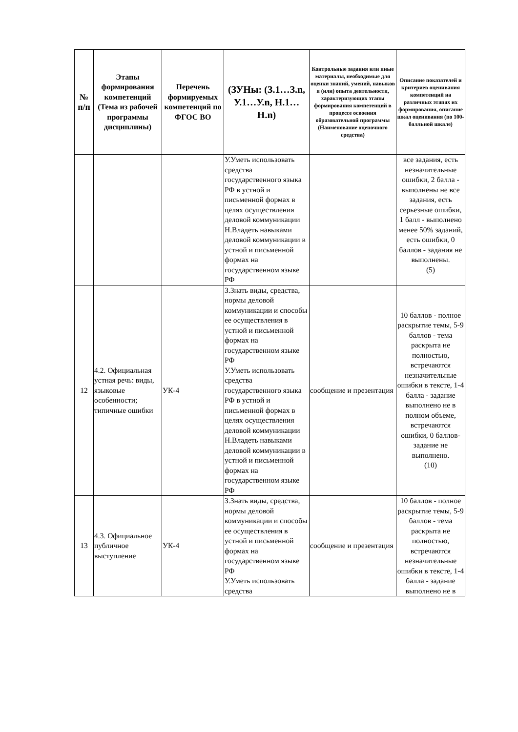| № п/п | Этапы формирования компетенций (Тема из рабочей программы дисциплины) | Перечень формируемых компетенций по ФГОС ВО | (ЗУНы: (З.1…З.n, У.1…У.n, Н.1…Н.n) | Контрольные задания или иные материалы, необходимые для оценки знаний, умений, навыков и (или) опыта деятельности, характеризующих этапы формирования компетенций в процессе освоения образовательной программы (Наименование оценочного средства) | Описание показателей и критериев оценивания компетенций на различных этапах их формирования, описание шкал оценивания (по 100-балльной шкале) |
| --- | --- | --- | --- | --- | --- |
| | | | У.Уметь использовать средства государственного языка РФ в устной и письменной формах в целях осуществления деловой коммуникации Н.Владеть навыками деловой коммуникации в устной и письменной формах на государственном языке РФ | | все задания, есть незначительные ошибки, 2 балла - выполнены не все задания, есть серьезные ошибки, 1 балл - выполнено менее 50% заданий, есть ошибки, 0 баллов - задания не выполнены. (5) |
| 12 | 4.2. Официальная устная речь: виды, языковые особенности; типичные ошибки | УК-4 | З.Знать виды, средства, нормы деловой коммуникации и способы ее осуществления в устной и письменной формах на государственном языке РФ У.Уметь использовать средства государственного языка РФ в устной и письменной формах в целях осуществления деловой коммуникации Н.Владеть навыками деловой коммуникации в устной и письменной формах на государственном языке РФ | сообщение и презентация | 10 баллов - полное раскрытие темы, 5-9 баллов - тема раскрыта не полностью, встречаются незначительные ошибки в тексте, 1-4 балла - задание выполнено не в полном объеме, встречаются ошибки, 0 баллов- задание не выполнено. (10) |
| 13 | 4.3. Официальное публичное выступление | УК-4 | З.Знать виды, средства, нормы деловой коммуникации и способы ее осуществления в устной и письменной формах на государственном языке РФ У.Уметь использовать средства | сообщение и презентация | 10 баллов - полное раскрытие темы, 5-9 баллов - тема раскрыта не полностью, встречаются незначительные ошибки в тексте, 1-4 балла - задание выполнено не в |